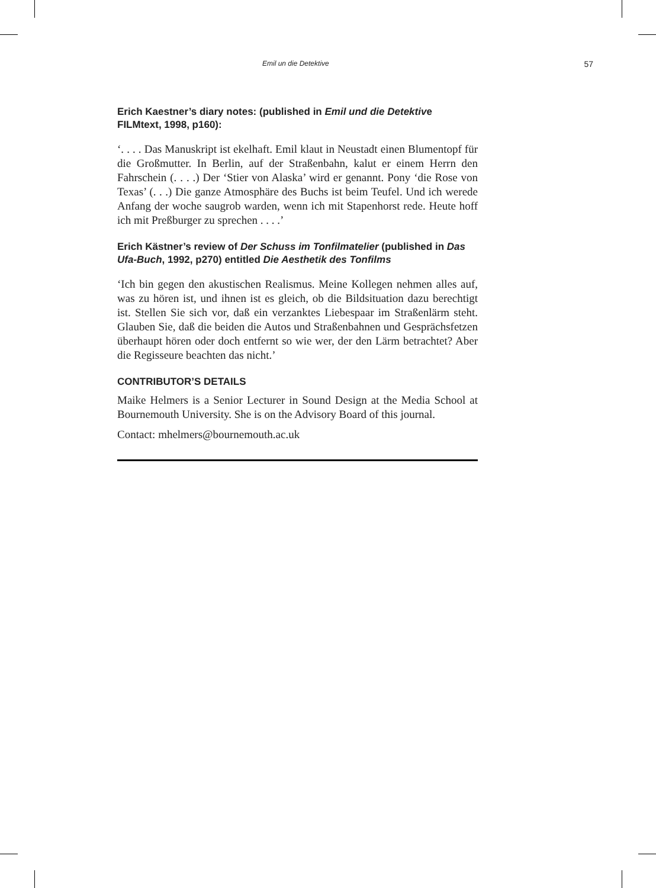Emil un die Detektive 57
Erich Kaestner’s diary notes: (published in Emil und die Detektive FILMtext, 1998, p160):
‘. . . . Das Manuskript ist ekelhaft. Emil klaut in Neustadt einen Blumentopf für die Großmutter. In Berlin, auf der Straßenbahn, kalut er einem Herrn den Fahrschein (. . . .) Der ‘Stier von Alaska’ wird er genannt. Pony ‘die Rose von Texas’ (. . .) Die ganze Atmosphäre des Buchs ist beim Teufel. Und ich werede Anfang der woche saugrob warden, wenn ich mit Stapenhorst rede. Heute hoff ich mit Preßburger zu sprechen . . . .’
Erich Kästner’s review of Der Schuss im Tonfilmatelier (published in Das Ufa-Buch, 1992, p270) entitled Die Aesthetik des Tonfilms
‘Ich bin gegen den akustischen Realismus. Meine Kollegen nehmen alles auf, was zu hören ist, und ihnen ist es gleich, ob die Bildsituation dazu berechtigt ist. Stellen Sie sich vor, daß ein verzanktes Liebespaar im Straßenlärm steht. Glauben Sie, daß die beiden die Autos und Straßenbahnen und Gesprächsfetzen überhaupt hören oder doch entfernt so wie wer, der den Lärm betrachtet? Aber die Regisseure beachten das nicht.’
CONTRIBUTOR’S DETAILS
Maike Helmers is a Senior Lecturer in Sound Design at the Media School at Bournemouth University. She is on the Advisory Board of this journal.
Contact: mhelmers@bournemouth.ac.uk